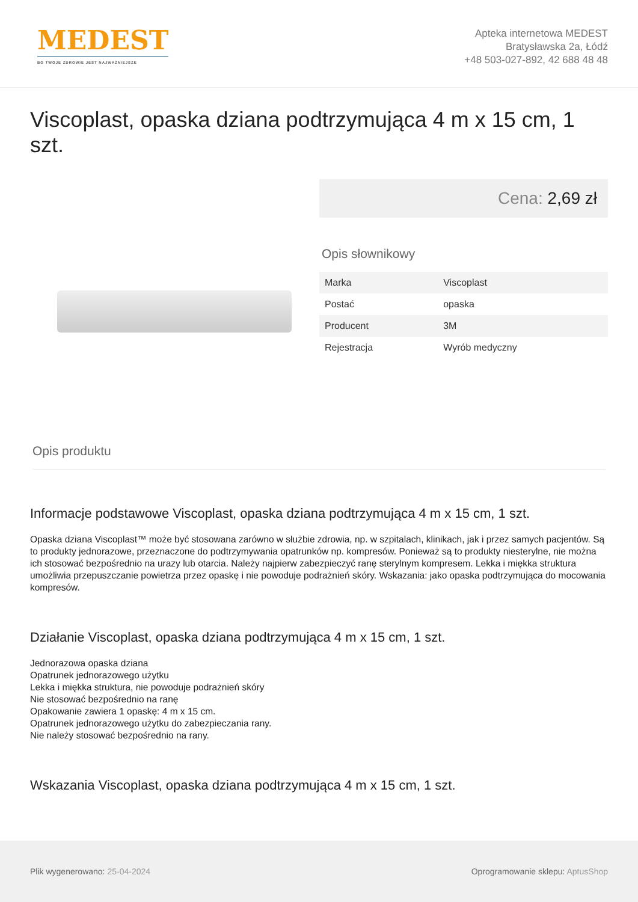MEDEST
BO TWOJE ZDROWIE JEST NAJWAŻNIEJSZE
Apteka internetowa MEDEST
Bratysławska 2a, Łódź
+48 503-027-892, 42 688 48 48
Viscoplast, opaska dziana podtrzymująca 4 m x 15 cm, 1 szt.
Cena: 2,69 zł
Opis słownikowy
| Marka | Viscoplast |
| Postać | opaska |
| Producent | 3M |
| Rejestracja | Wyrób medyczny |
Opis produktu
Informacje podstawowe Viscoplast, opaska dziana podtrzymująca 4 m x 15 cm, 1 szt.
Opaska dziana Viscoplast™ może być stosowana zarówno w służbie zdrowia, np. w szpitalach, klinikach, jak i przez samych pacjentów. Są to produkty jednorazowe, przeznaczone do podtrzymywania opatrunków np. kompresów. Ponieważ są to produkty niesterylne, nie można ich stosować bezpośrednio na urazy lub otarcia. Należy najpierw zabezpieczyć ranę sterylnym kompresem. Lekka i miękka struktura umożliwia przepuszczanie powietrza przez opaskę i nie powoduje podrażnień skóry. Wskazania: jako opaska podtrzymująca do mocowania kompresów.
Działanie Viscoplast, opaska dziana podtrzymująca 4 m x 15 cm, 1 szt.
Jednorazowa opaska dziana
Opatrunek jednorazowego użytku
Lekka i miękka struktura, nie powoduje podrażnień skóry
Nie stosować bezpośrednio na ranę
Opakowanie zawiera 1 opaskę: 4 m x 15 cm.
Opatrunek jednorazowego użytku do zabezpieczania rany.
Nie należy stosować bezpośrednio na rany.
Wskazania Viscoplast, opaska dziana podtrzymująca 4 m x 15 cm, 1 szt.
Plik wygenerowano: 25-04-2024
Oprogramowanie sklepu: AptusShop